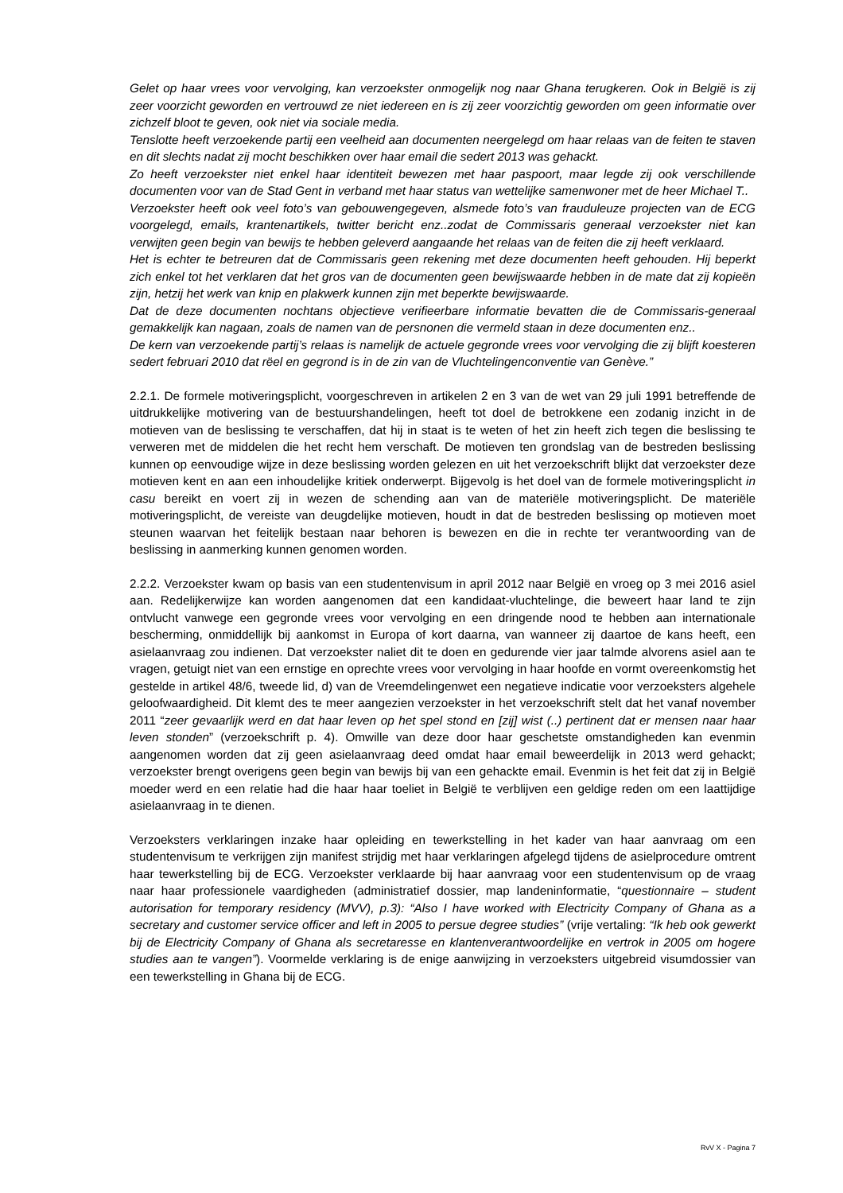Gelet op haar vrees voor vervolging, kan verzoekster onmogelijk nog naar Ghana terugkeren. Ook in België is zij zeer voorzicht geworden en vertrouwd ze niet iedereen en is zij zeer voorzichtig geworden om geen informatie over zichzelf bloot te geven, ook niet via sociale media.
Tenslotte heeft verzoekende partij een veelheid aan documenten neergelegd om haar relaas van de feiten te staven en dit slechts nadat zij mocht beschikken over haar email die sedert 2013 was gehackt.
Zo heeft verzoekster niet enkel haar identiteit bewezen met haar paspoort, maar legde zij ook verschillende documenten voor van de Stad Gent in verband met haar status van wettelijke samenwoner met de heer Michael T..
Verzoekster heeft ook veel foto’s van gebouwengegeven, alsmede foto’s van frauduleuze projecten van de ECG voorgelegd, emails, krantenartikels, twitter bericht enz..zodat de Commissaris generaal verzoekster niet kan verwijten geen begin van bewijs te hebben geleverd aangaande het relaas van de feiten die zij heeft verklaard.
Het is echter te betreuren dat de Commissaris geen rekening met deze documenten heeft gehouden. Hij beperkt zich enkel tot het verklaren dat het gros van de documenten geen bewijswaarde hebben in de mate dat zij kopieën zijn, hetzij het werk van knip en plakwerk kunnen zijn met beperkte bewijswaarde.
Dat de deze documenten nochtans objectieve verifieerbare informatie bevatten die de Commissaris-generaal gemakkelijk kan nagaan, zoals de namen van de persnonen die vermeld staan in deze documenten enz..
De kern van verzoekende partij’s relaas is namelijk de actuele gegronde vrees voor vervolging die zij blijft koesteren sedert februari 2010 dat rëel en gegrond is in de zin van de Vluchtelingenconventie van Genève.”
2.2.1. De formele motiveringsplicht, voorgeschreven in artikelen 2 en 3 van de wet van 29 juli 1991 betreffende de uitdrukkelijke motivering van de bestuurshandelingen, heeft tot doel de betrokkene een zodanig inzicht in de motieven van de beslissing te verschaffen, dat hij in staat is te weten of het zin heeft zich tegen die beslissing te verweren met de middelen die het recht hem verschaft. De motieven ten grondslag van de bestreden beslissing kunnen op eenvoudige wijze in deze beslissing worden gelezen en uit het verzoekschrift blijkt dat verzoekster deze motieven kent en aan een inhoudelijke kritiek onderwerpt. Bijgevolg is het doel van de formele motiveringsplicht in casu bereikt en voert zij in wezen de schending aan van de materiële motiveringsplicht. De materiële motiveringsplicht, de vereiste van deugdelijke motieven, houdt in dat de bestreden beslissing op motieven moet steunen waarvan het feitelijk bestaan naar behoren is bewezen en die in rechte ter verantwoording van de beslissing in aanmerking kunnen genomen worden.
2.2.2. Verzoekster kwam op basis van een studentenvisum in april 2012 naar België en vroeg op 3 mei 2016 asiel aan. Redelijkerwijze kan worden aangenomen dat een kandidaat-vluchtelinge, die beweert haar land te zijn ontvlucht vanwege een gegronde vrees voor vervolging en een dringende nood te hebben aan internationale bescherming, onmiddellijk bij aankomst in Europa of kort daarna, van wanneer zij daartoe de kans heeft, een asielaanvraag zou indienen. Dat verzoekster naliet dit te doen en gedurende vier jaar talmde alvorens asiel aan te vragen, getuigt niet van een ernstige en oprechte vrees voor vervolging in haar hoofde en vormt overeenkomstig het gestelde in artikel 48/6, tweede lid, d) van de Vreemdelingenwet een negatieve indicatie voor verzoeksters algehele geloofwaardigheid. Dit klemt des te meer aangezien verzoekster in het verzoekschrift stelt dat het vanaf november 2011 “zeer gevaarlijk werd en dat haar leven op het spel stond en [zij] wist (..) pertinent dat er mensen naar haar leven stonden” (verzoekschrift p. 4). Omwille van deze door haar geschetste omstandigheden kan evenmin aangenomen worden dat zij geen asielaanvraag deed omdat haar email beweerdelijk in 2013 werd gehackt; verzoekster brengt overigens geen begin van bewijs bij van een gehackte email. Evenmin is het feit dat zij in België moeder werd en een relatie had die haar haar toeliet in België te verblijven een geldige reden om een laattijdige asielaanvraag in te dienen.
Verzoeksters verklaringen inzake haar opleiding en tewerkstelling in het kader van haar aanvraag om een studentenvisum te verkrijgen zijn manifest strijdig met haar verklaringen afgelegd tijdens de asielprocedure omtrent haar tewerkstelling bij de ECG. Verzoekster verklaarde bij haar aanvraag voor een studentenvisum op de vraag naar haar professionele vaardigheden (administratief dossier, map landeninformatie, “questionnaire – student autorisation for temporary residency (MVV), p.3): “Also I have worked with Electricity Company of Ghana as a secretary and customer service officer and left in 2005 to persue degree studies” (vrije vertaling: “Ik heb ook gewerkt bij de Electricity Company of Ghana als secretaresse en klantenverantwoordelijke en vertrok in 2005 om hogere studies aan te vangen”). Voormelde verklaring is de enige aanwijzing in verzoeksters uitgebreid visumdossier van een tewerkstelling in Ghana bij de ECG.
RvV X - Pagina 7